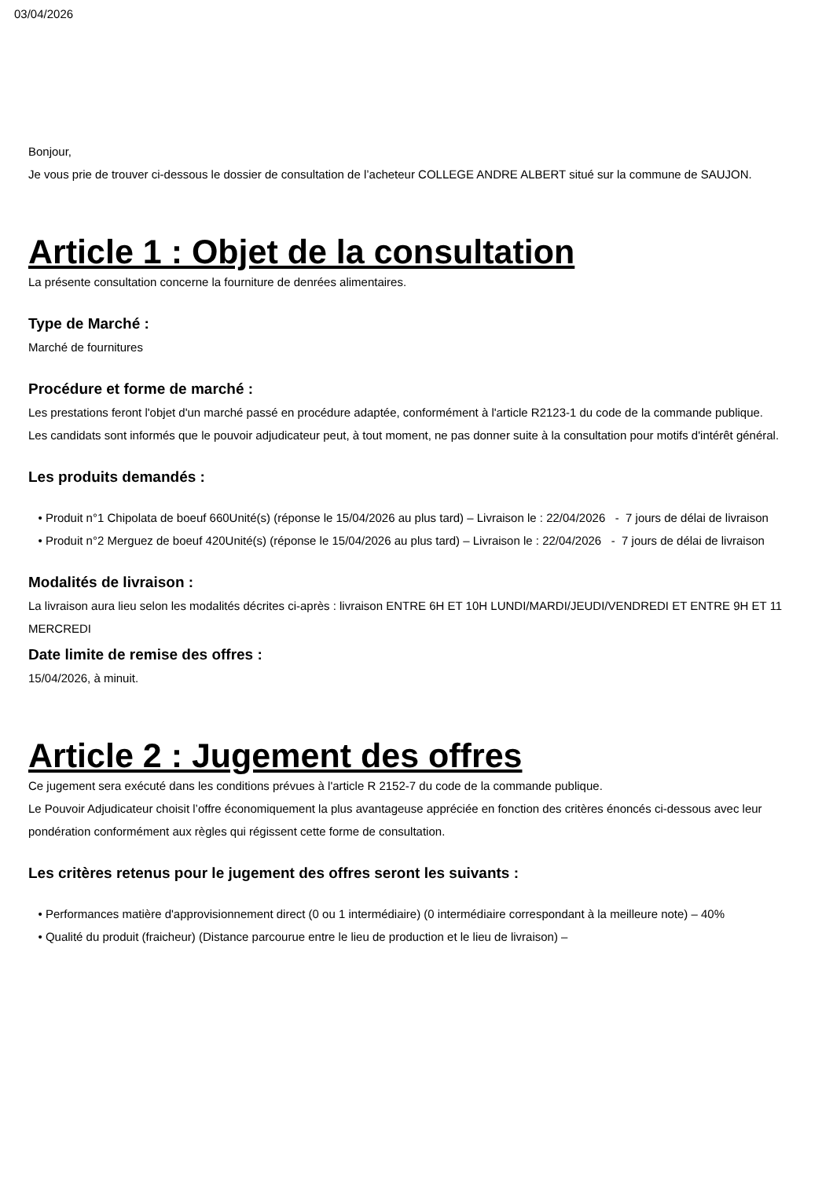03/04/2026
Bonjour,
Je vous prie de trouver ci-dessous le dossier de consultation de l’acheteur COLLEGE ANDRE ALBERT situé sur la commune de SAUJON.
Article 1 : Objet de la consultation
La présente consultation concerne la fourniture de denrées alimentaires.
Type de Marché :
Marché de fournitures
Procédure et forme de marché :
Les prestations feront l'objet d'un marché passé en procédure adaptée, conformément à l'article R2123-1 du code de la commande publique.
Les candidats sont informés que le pouvoir adjudicateur peut, à tout moment, ne pas donner suite à la consultation pour motifs d'intérêt général.
Les produits demandés :
• Produit n°1 Chipolata de boeuf 660Unité(s) (réponse le 15/04/2026 au plus tard) – Livraison le : 22/04/2026 - 7 jours de délai de livraison
• Produit n°2 Merguez de boeuf 420Unité(s) (réponse le 15/04/2026 au plus tard) – Livraison le : 22/04/2026 - 7 jours de délai de livraison
Modalités de livraison :
La livraison aura lieu selon les modalités décrites ci-après : livraison ENTRE 6H ET 10H LUNDI/MARDI/JEUDI/VENDREDI ET ENTRE 9H ET 11 MERCREDI
Date limite de remise des offres :
15/04/2026, à minuit.
Article 2 : Jugement des offres
Ce jugement sera exécuté dans les conditions prévues à l'article R 2152-7 du code de la commande publique.
Le Pouvoir Adjudicateur choisit l’offre économiquement la plus avantageuse appréciée en fonction des critères énoncés ci-dessous avec leur pondération conformément aux règles qui régissent cette forme de consultation.
Les critères retenus pour le jugement des offres seront les suivants :
• Performances matière d'approvisionnement direct (0 ou 1 intermédiaire) (0 intermédiaire correspondant à la meilleure note) – 40%
• Qualité du produit (fraicheur) (Distance parcourue entre le lieu de production et le lieu de livraison) –